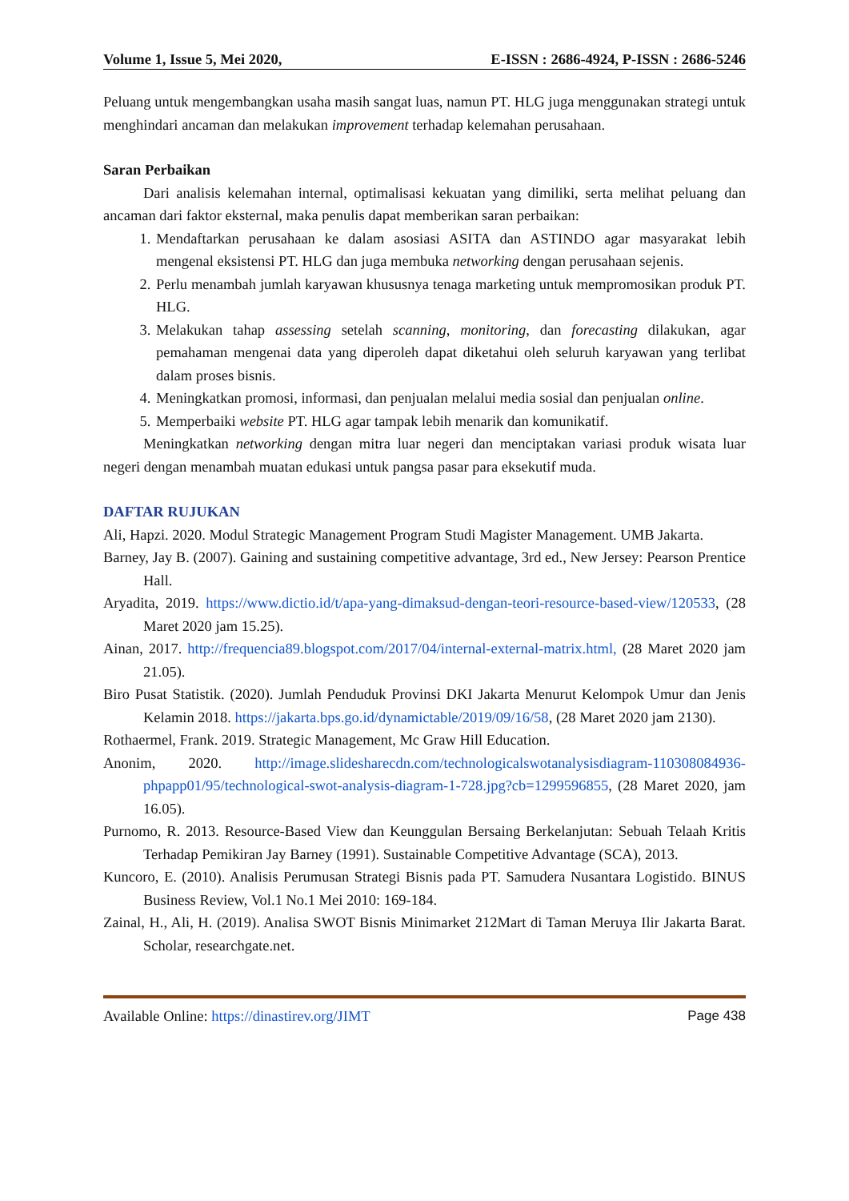Volume 1, Issue 5, Mei 2020, E-ISSN : 2686-4924, P-ISSN : 2686-5246
Peluang untuk mengembangkan usaha masih sangat luas, namun PT. HLG juga menggunakan strategi untuk menghindari ancaman dan melakukan improvement terhadap kelemahan perusahaan.
Saran Perbaikan
Dari analisis kelemahan internal, optimalisasi kekuatan yang dimiliki, serta melihat peluang dan ancaman dari faktor eksternal, maka penulis dapat memberikan saran perbaikan:
1. Mendaftarkan perusahaan ke dalam asosiasi ASITA dan ASTINDO agar masyarakat lebih mengenal eksistensi PT. HLG dan juga membuka networking dengan perusahaan sejenis.
2. Perlu menambah jumlah karyawan khususnya tenaga marketing untuk mempromosikan produk PT. HLG.
3. Melakukan tahap assessing setelah scanning, monitoring, dan forecasting dilakukan, agar pemahaman mengenai data yang diperoleh dapat diketahui oleh seluruh karyawan yang terlibat dalam proses bisnis.
4. Meningkatkan promosi, informasi, dan penjualan melalui media sosial dan penjualan online.
5. Memperbaiki website PT. HLG agar tampak lebih menarik dan komunikatif.
Meningkatkan networking dengan mitra luar negeri dan menciptakan variasi produk wisata luar negeri dengan menambah muatan edukasi untuk pangsa pasar para eksekutif muda.
DAFTAR RUJUKAN
Ali, Hapzi. 2020. Modul Strategic Management Program Studi Magister Management. UMB Jakarta.
Barney, Jay B. (2007). Gaining and sustaining competitive advantage, 3rd ed., New Jersey: Pearson Prentice Hall.
Aryadita, 2019. https://www.dictio.id/t/apa-yang-dimaksud-dengan-teori-resource-based-view/120533, (28 Maret 2020 jam 15.25).
Ainan, 2017. http://frequencia89.blogspot.com/2017/04/internal-external-matrix.html, (28 Maret 2020 jam 21.05).
Biro Pusat Statistik. (2020). Jumlah Penduduk Provinsi DKI Jakarta Menurut Kelompok Umur dan Jenis Kelamin 2018. https://jakarta.bps.go.id/dynamictable/2019/09/16/58, (28 Maret 2020 jam 2130).
Rothaermel, Frank. 2019. Strategic Management, Mc Graw Hill Education.
Anonim, 2020. http://image.slidesharecdn.com/technologicalswotanalysisdiagram-110308084936-phpapp01/95/technological-swot-analysis-diagram-1-728.jpg?cb=1299596855, (28 Maret 2020, jam 16.05).
Purnomo, R. 2013. Resource-Based View dan Keunggulan Bersaing Berkelanjutan: Sebuah Telaah Kritis Terhadap Pemikiran Jay Barney (1991). Sustainable Competitive Advantage (SCA), 2013.
Kuncoro, E. (2010). Analisis Perumusan Strategi Bisnis pada PT. Samudera Nusantara Logistido. BINUS Business Review, Vol.1 No.1 Mei 2010: 169-184.
Zainal, H., Ali, H. (2019). Analisa SWOT Bisnis Minimarket 212Mart di Taman Meruya Ilir Jakarta Barat. Scholar, researchgate.net.
Available Online: https://dinastirev.org/JIMT Page 438